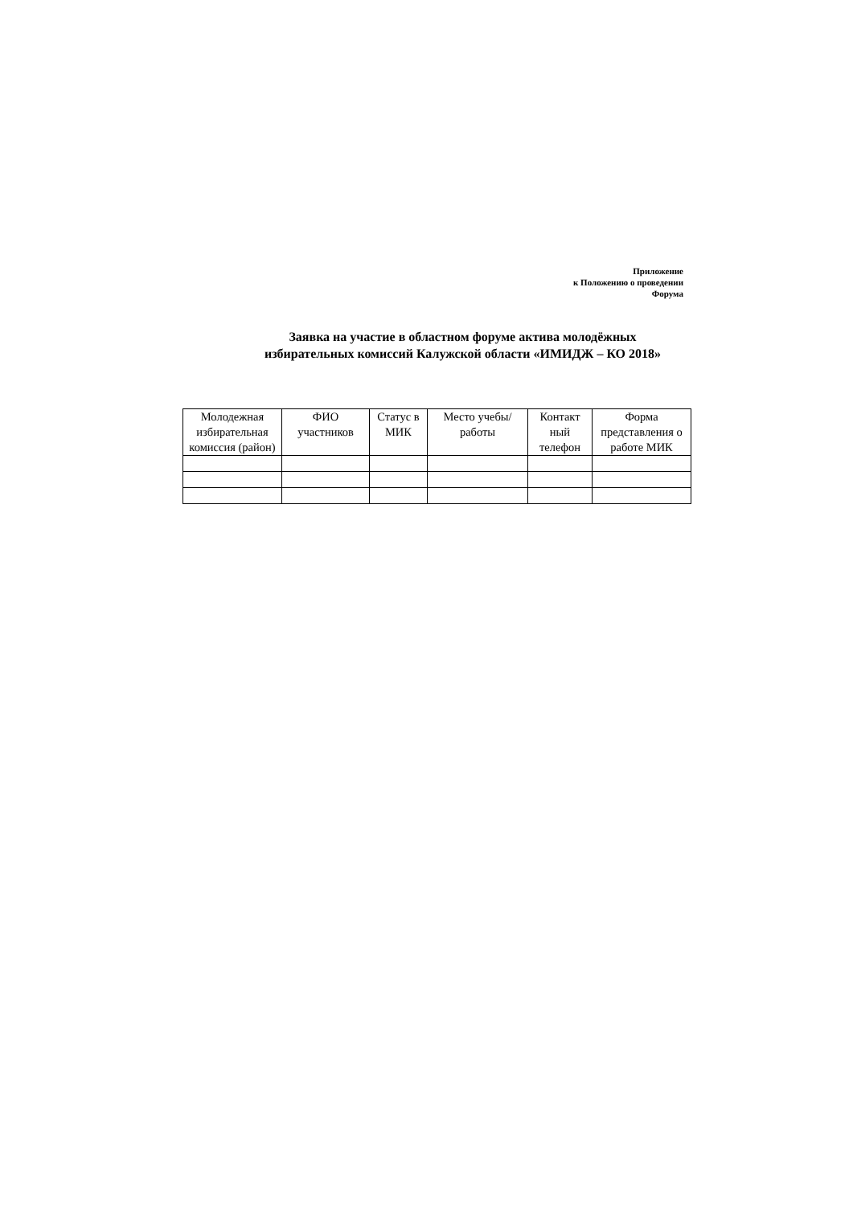Приложение
к Положению о проведении
Форума
Заявка на участие в областном форуме актива молодёжных
избирательных комиссий Калужской области «ИМИДЖ – КО 2018»
| Молодежная избирательная комиссия (район) | ФИО участников | Статус в МИК | Место учебы/работы | Контакт ный телефон | Форма представления о работе МИК |
| --- | --- | --- | --- | --- | --- |